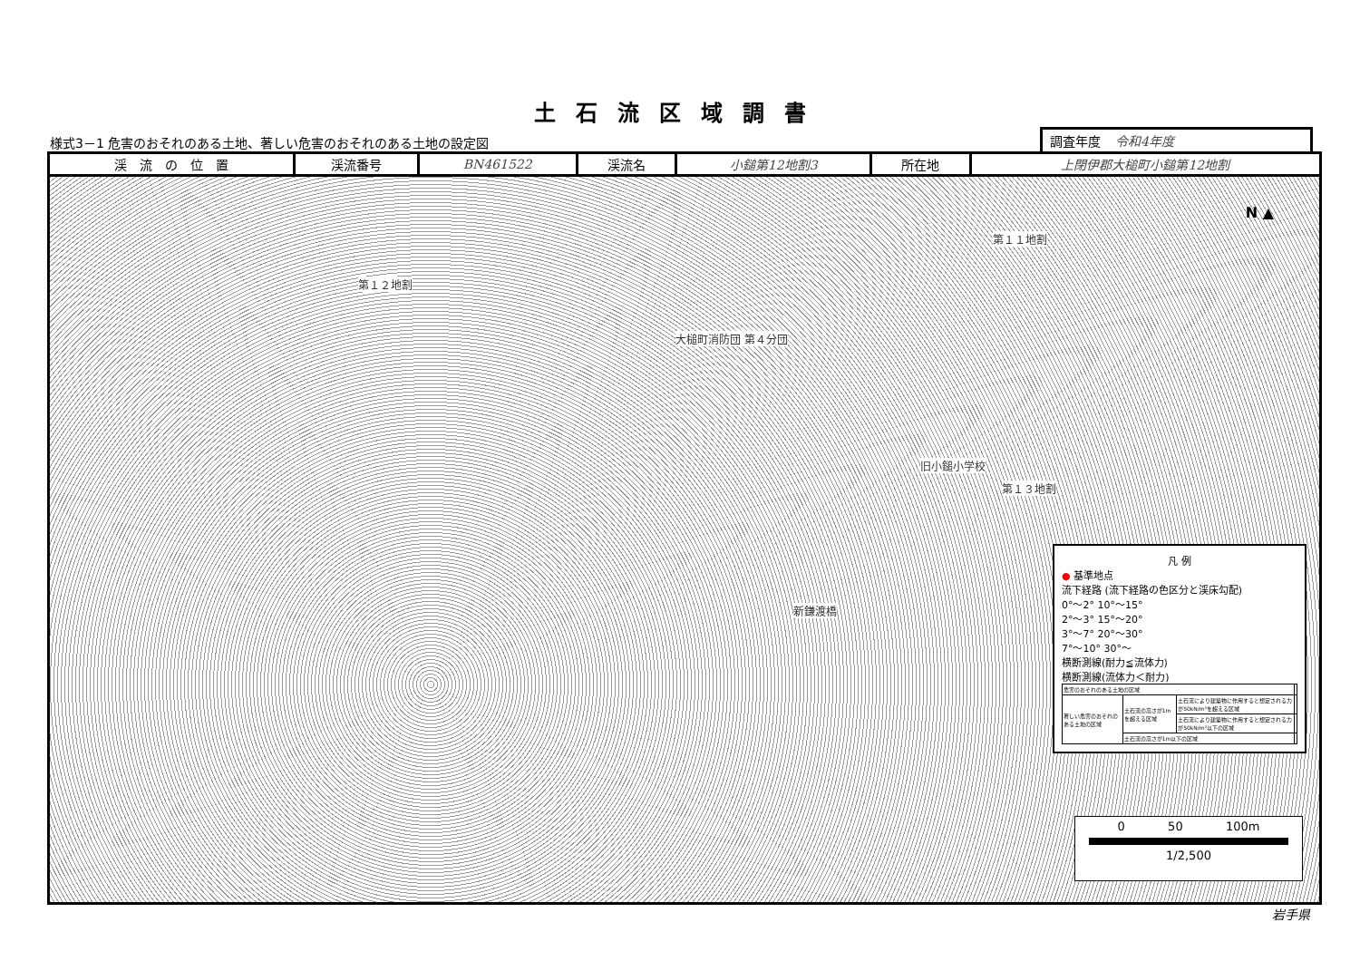土石流区域調書
様式3－1 危害のおそれのある土地、著しい危害のおそれのある土地の設定図
調査年度 令和4年度
| 渓 流 の 位 置 | 渓流番号 | BN461522 | 渓流名 | 小鎚第12地割3 | 所在地 | 上閉伊郡大槌町小鎚第12地割 |
N ▲
第１２地割
第１１地割
大槌町消防団 第４分団
旧小鎚小学校
第１３地割
新鎌渡橋
凡 例
● 基準地点
流下経路 (流下経路の色区分と渓床勾配)
0°～2° 10°～15°
2°～3° 15°～20°
3°～7° 20°～30°
7°～10° 30°～
横断測線(耐力≦流体力)
横断測線(流体力＜耐力)
| 危害のおそれのある土地の区域 | | | |
| 著しい危害のおそれのある土地の区域 | 土石流の高さが1mを超える区域 | 土石流により建築物に作用すると想定される力が50kN/m²を超える区域 | |
| | | 土石流により建築物に作用すると想定される力が50kN/m²以下の区域 | |
| | 土石流の高さが1m以下の区域 | | |
0 　　　 50 　　　 100m
1/2,500
岩手県